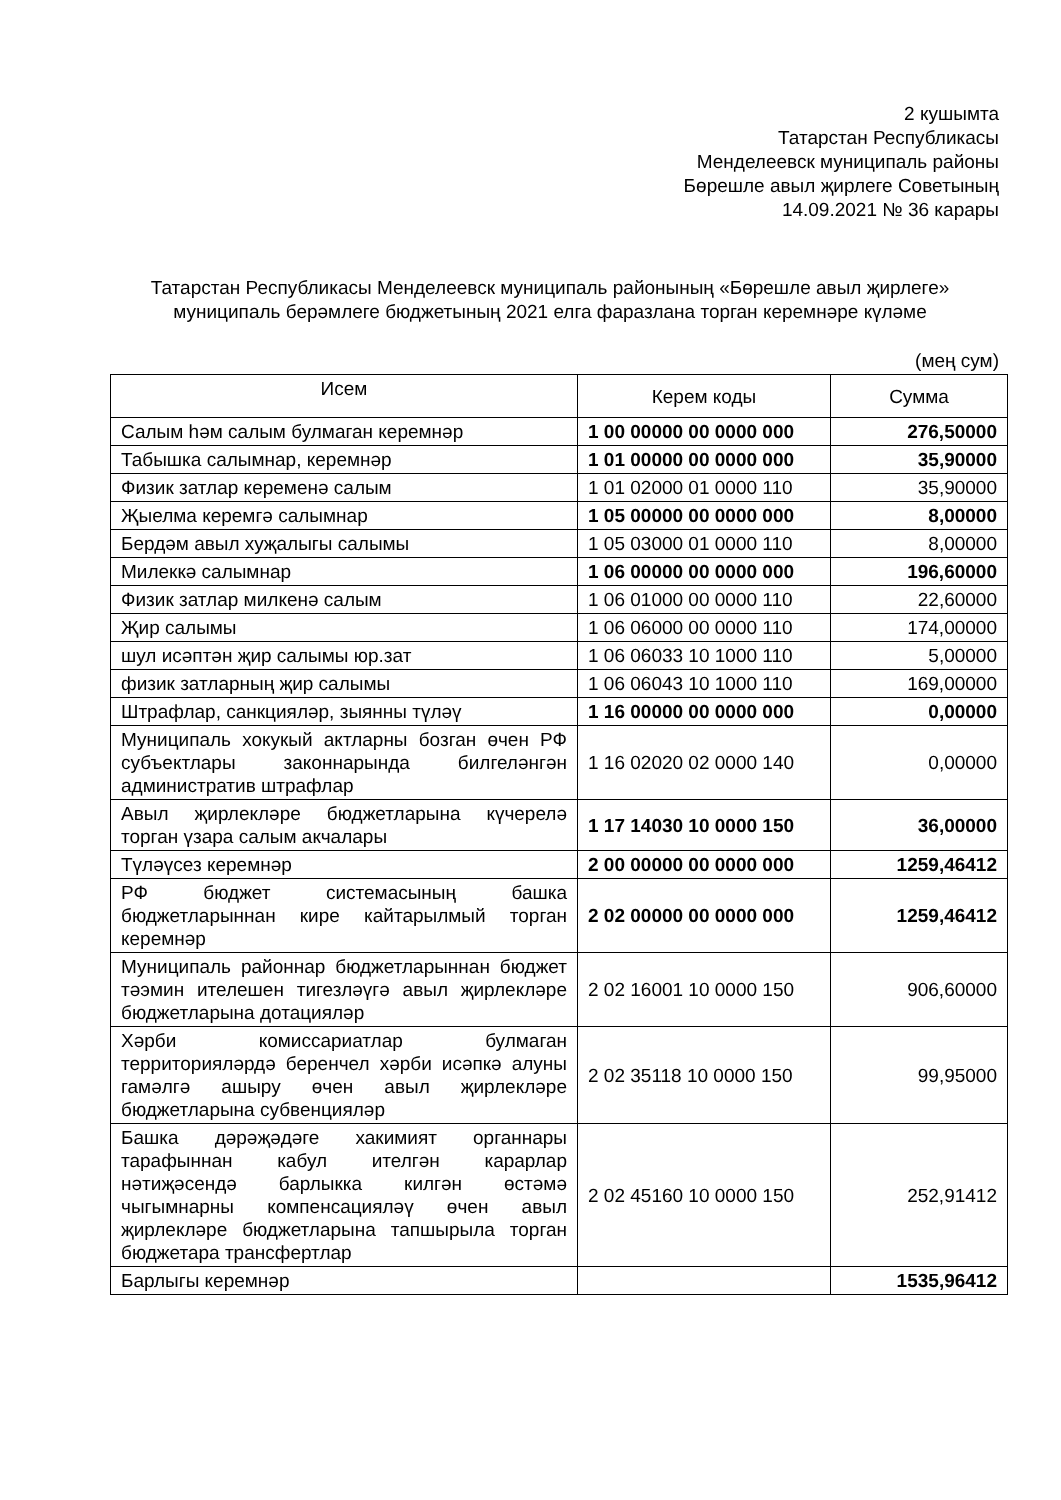2 кушымта
Татарстан Республикасы
Менделеевск муниципаль районы
Бөрешле авыл җирлеге Советының
14.09.2021 № 36 карары
Татарстан Республикасы Менделеевск муниципаль районының «Бөрешле авыл җирлеге» муниципаль берәмлеге бюджетының 2021 елга фаразлана торган керемнәре күләме
(мең сум)
| Исем | Керем коды | Сумма |
| --- | --- | --- |
| Салым һәм салым булмаган керемнәр | 1 00 00000 00 0000 000 | 276,50000 |
| Табышка салымнар, керемнәр | 1 01 00000 00 0000 000 | 35,90000 |
| Физик затлар кеременә салым | 1 01 02000 01 0000 110 | 35,90000 |
| Җыелма керемгә салымнар | 1 05 00000 00 0000 000 | 8,00000 |
| Бердәм авыл хуҗалыгы салымы | 1 05 03000 01 0000 110 | 8,00000 |
| Милеккә салымнар | 1 06 00000 00 0000 000 | 196,60000 |
| Физик затлар милкенә салым | 1 06 01000 00 0000 110 | 22,60000 |
| Җир салымы | 1 06 06000 00 0000 110 | 174,00000 |
| шул исәптән җир салымы юр.зат | 1 06 06033 10 1000 110 | 5,00000 |
| физик затларның җир салымы | 1 06 06043 10 1000 110 | 169,00000 |
| Штрафлар, санкцияләр, зыянны түләү | 1 16 00000 00 0000 000 | 0,00000 |
| Муниципаль хокукый актларны бозган өчен РФ субъектлары законнарында билгеләнгән административ штрафлар | 1 16 02020 02 0000 140 | 0,00000 |
| Авыл җирлекләре бюджетларына күчерелә торган үзара салым акчалары | 1 17 14030 10 0000 150 | 36,00000 |
| Түләүсез керемнәр | 2 00 00000 00 0000 000 | 1259,46412 |
| РФ бюджет системасының башка бюджетларыннан кире кайтарылмый торган керемнәр | 2 02 00000 00 0000 000 | 1259,46412 |
| Муниципаль районнар бюджетларыннан бюджет тәэмин ителешен тигезләүгә авыл җирлекләре бюджетларына дотацияләр | 2 02 16001 10 0000 150 | 906,60000 |
| Хәрби комиссариатлар булмаган территорияләрдә беренчел хәрби исәпкә алуны гамәлгә ашыру өчен авыл җирлекләре бюджетларына субвенцияләр | 2 02 35118 10 0000 150 | 99,95000 |
| Башка дәрәҗәдәге хакимият органнары тарафыннан кабул ителгән карарлар нәтиҗәсендә барлыкка килгән өстәмә чыгымнарны компенсацияләү өчен авыл җирлекләре бюджетларына тапшырыла торган бюджетара трансфертлар | 2 02 45160 10 0000 150 | 252,91412 |
| Барлыгы керемнәр | | 1535,96412 |